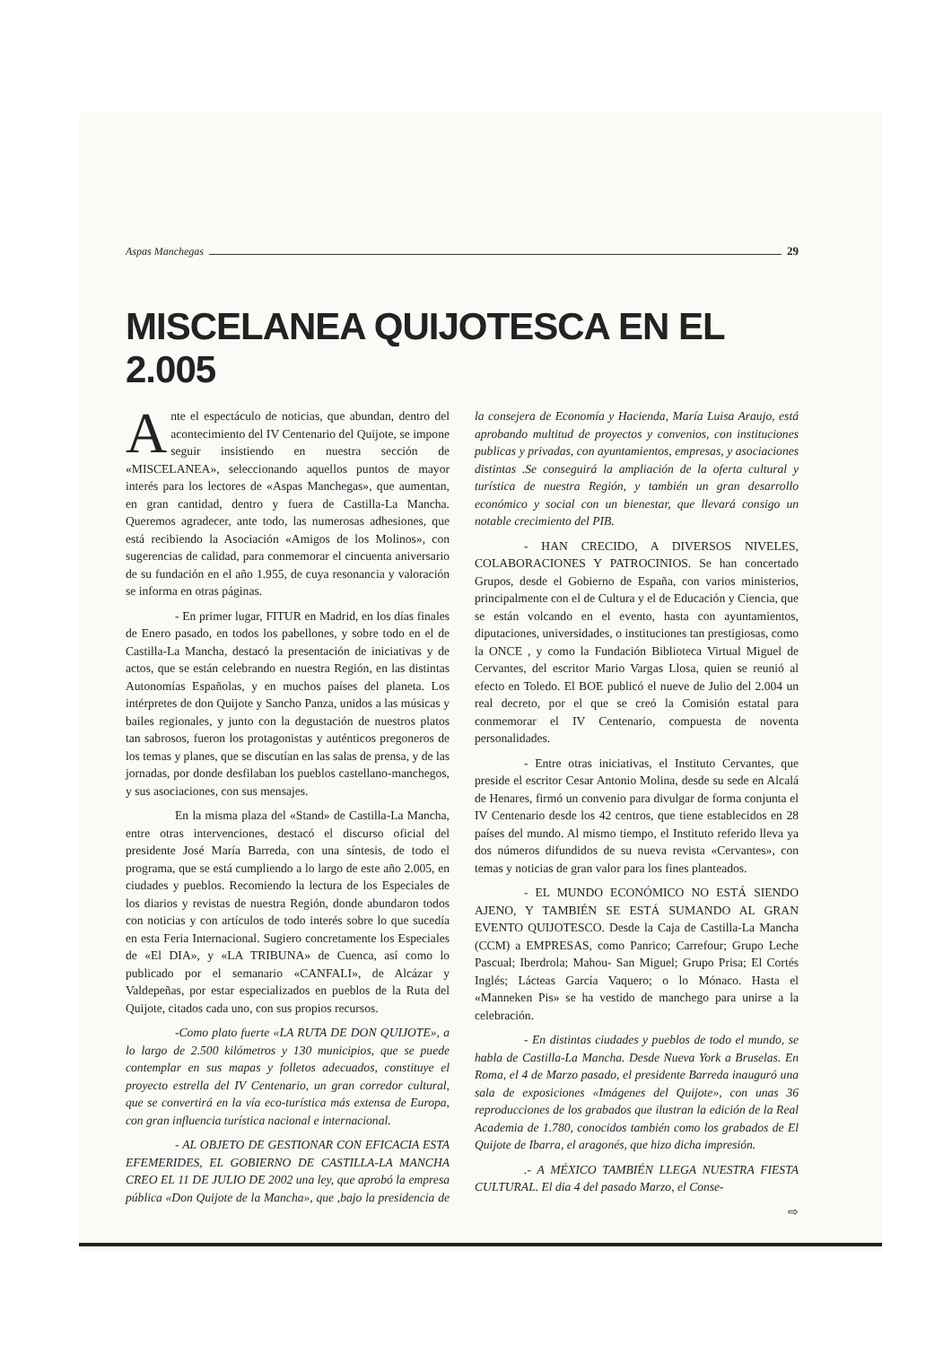Aspas Manchegas 29
MISCELANEA QUIJOTESCA EN EL 2.005
Ante el espectáculo de noticias, que abundan, dentro del acontecimiento del IV Centenario del Quijote, se impone seguir insistiendo en nuestra sección de «MISCELANEA», seleccionando aquellos puntos de mayor interés para los lectores de «Aspas Manchegas», que aumentan, en gran cantidad, dentro y fuera de Castilla-La Mancha. Queremos agradecer, ante todo, las numerosas adhesiones, que está recibiendo la Asociación «Amigos de los Molinos», con sugerencias de calidad, para conmemorar el cincuenta aniversario de su fundación en el año 1.955, de cuya resonancia y valoración se informa en otras páginas.
- En primer lugar, FITUR en Madrid, en los días finales de Enero pasado, en todos los pabellones, y sobre todo en el de Castilla-La Mancha, destacó la presentación de iniciativas y de actos, que se están celebrando en nuestra Región, en las distintas Autonomías Españolas, y en muchos países del planeta. Los intérpretes de don Quijote y Sancho Panza, unidos a las músicas y bailes regionales, y junto con la degustación de nuestros platos tan sabrosos, fueron los protagonistas y auténticos pregoneros de los temas y planes, que se discutían en las salas de prensa, y de las jornadas, por donde desfilaban los pueblos castellano-manchegos, y sus asociaciones, con sus mensajes.
En la misma plaza del «Stand» de Castilla-La Mancha, entre otras intervenciones, destacó el discurso oficial del presidente José María Barreda, con una síntesis, de todo el programa, que se está cumpliendo a lo largo de este año 2.005, en ciudades y pueblos. Recomiendo la lectura de los Especiales de los diarios y revistas de nuestra Región, donde abundaron todos con noticias y con artículos de todo interés sobre lo que sucedía en esta Feria Internacional. Sugiero concretamente los Especiales de «El DIA», y «LA TRIBUNA» de Cuenca, así como lo publicado por el semanario «CANFALI», de Alcázar y Valdepeñas, por estar especializados en pueblos de la Ruta del Quijote, citados cada uno, con sus propios recursos.
-Como plato fuerte «LA RUTA DE DON QUIJOTE», a lo largo de 2.500 kilómetros y 130 municipios, que se puede contemplar en sus mapas y folletos adecuados, constituye el proyecto estrella del IV Centenario, un gran corredor cultural, que se convertirá en la vía eco-turística más extensa de Europa, con gran influencia turística nacional e internacional.
- AL OBJETO DE GESTIONAR CON EFICACIA ESTA EFEMERIDES, EL GOBIERNO DE CASTILLA-LA MANCHA CREO EL 11 DE JULIO DE 2002 una ley, que aprobó la empresa pública «Don Quijote de la Mancha», que ,bajo la presidencia de la consejera de Economía y Hacienda, María Luisa Araujo, está aprobando multitud de proyectos y convenios, con instituciones publicas y privadas, con ayuntamientos, empresas, y asociaciones distintas .Se conseguirá la ampliación de la oferta cultural y turística de nuestra Región, y también un gran desarrollo económico y social con un bienestar, que llevará consigo un notable crecimiento del PIB.
- HAN CRECIDO, A DIVERSOS NIVELES, COLABORACIONES Y PATROCINIOS. Se han concertado Grupos, desde el Gobierno de España, con varios ministerios, principalmente con el de Cultura y el de Educación y Ciencia, que se están volcando en el evento, hasta con ayuntamientos, diputaciones, universidades, o instituciones tan prestigiosas, como la ONCE , y como la Fundación Biblioteca Virtual Miguel de Cervantes, del escritor Mario Vargas Llosa, quien se reunió al efecto en Toledo. El BOE publicó el nueve de Julio del 2.004 un real decreto, por el que se creó la Comisión estatal para conmemorar el IV Centenario, compuesta de noventa personalidades.
- Entre otras iniciativas, el Instituto Cervantes, que preside el escritor Cesar Antonio Molina, desde su sede en Alcalá de Henares, firmó un convenio para divulgar de forma conjunta el IV Centenario desde los 42 centros, que tiene establecidos en 28 países del mundo. Al mismo tiempo, el Instituto referido lleva ya dos números difundidos de su nueva revista «Cervantes», con temas y noticias de gran valor para los fines planteados.
- EL MUNDO ECONÓMICO NO ESTÁ SIENDO AJENO, Y TAMBIÉN SE ESTÁ SUMANDO AL GRAN EVENTO QUIJOTESCO. Desde la Caja de Castilla-La Mancha (CCM) a EMPRESAS, como Panrico; Carrefour; Grupo Leche Pascual; Iberdrola; Mahou- San Miguel; Grupo Prisa; El Cortés Inglés; Lácteas García Vaquero; o lo Mónaco. Hasta el «Manneken Pis» se ha vestido de manchego para unirse a la celebración.
- En distintas ciudades y pueblos de todo el mundo, se habla de Castilla-La Mancha. Desde Nueva York a Bruselas. En Roma, el 4 de Marzo pasado, el presidente Barreda inauguró una sala de exposiciones «Imágenes del Quijote», con unas 36 reproducciones de los grabados que ilustran la edición de la Real Academia de 1.780, conocidos también como los grabados de El Quijote de Ibarra, el aragonés, que hizo dicha impresión.
.- A MÉXICO TAMBIÉN LLEGA NUESTRA FIESTA CULTURAL. El dia 4 del pasado Marzo, el Conse-
⇨